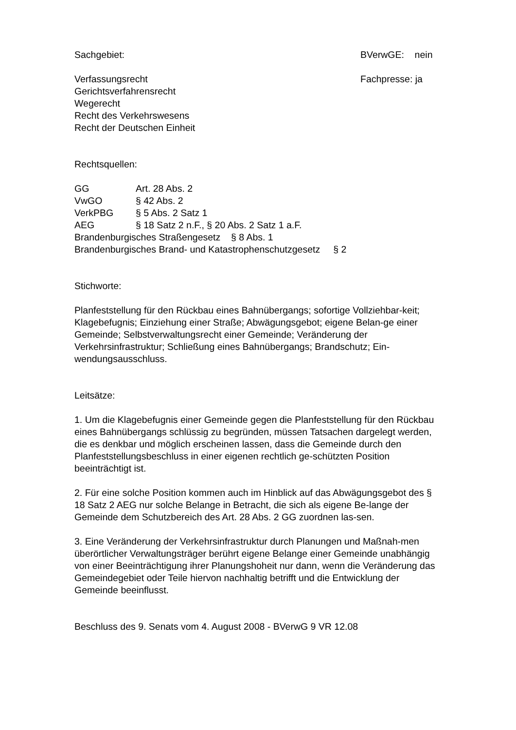Sachgebiet: BVerwGE: nein
Verfassungsrecht
Gerichtsverfahrensrecht
Wegerecht
Recht des Verkehrswesens
Recht der Deutschen Einheit
Fachpresse: ja
Rechtsquellen:
GG Art. 28 Abs. 2
VwGO § 42 Abs. 2
VerkPBG § 5 Abs. 2 Satz 1
AEG § 18 Satz 2 n.F., § 20 Abs. 2 Satz 1 a.F.
Brandenburgisches Straßengesetz § 8 Abs. 1
Brandenburgisches Brand- und Katastrophenschutzgesetz § 2
Stichworte:
Planfeststellung für den Rückbau eines Bahnübergangs; sofortige Vollziehbar-keit; Klagebefugnis; Einziehung einer Straße; Abwägungsgebot; eigene Belan-ge einer Gemeinde; Selbstverwaltungsrecht einer Gemeinde; Veränderung der Verkehrsinfrastruktur; Schließung eines Bahnübergangs; Brandschutz; Ein-wendungsausschluss.
Leitsätze:
1. Um die Klagebefugnis einer Gemeinde gegen die Planfeststellung für den Rückbau eines Bahnübergangs schlüssig zu begründen, müssen Tatsachen dargelegt werden, die es denkbar und möglich erscheinen lassen, dass die Gemeinde durch den Planfeststellungsbeschluss in einer eigenen rechtlich ge-schützten Position beeinträchtigt ist.
2. Für eine solche Position kommen auch im Hinblick auf das Abwägungsgebot des § 18 Satz 2 AEG nur solche Belange in Betracht, die sich als eigene Be-lange der Gemeinde dem Schutzbereich des Art. 28 Abs. 2 GG zuordnen las-sen.
3. Eine Veränderung der Verkehrsinfrastruktur durch Planungen und Maßnah-men überörtlicher Verwaltungsträger berührt eigene Belange einer Gemeinde unabhängig von einer Beeinträchtigung ihrer Planungshoheit nur dann, wenn die Veränderung das Gemeindegebiet oder Teile hiervon nachhaltig betrifft und die Entwicklung der Gemeinde beeinflusst.
Beschluss des 9. Senats vom 4. August 2008 - BVerwG 9 VR 12.08